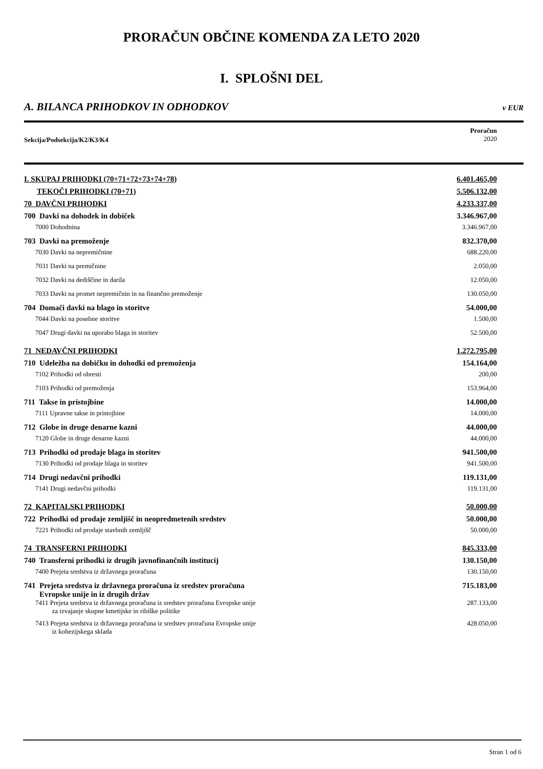PRORAČUN OBČINE KOMENDA ZA LETO 2020
I. SPLOŠNI DEL
A. BILANCA PRIHODKOV IN ODHODKOV v EUR
Sekcija/Podsekcija/K2/K3/K4
Proračun
2020
| I. SKUPAJ PRIHODKI (70+71+72+73+74+78) | 6.401.465,00 |
| TEKOČI PRIHODKI (70+71) | 5.506.132,00 |
| 70 DAVČNI PRIHODKI | 4.233.337,00 |
| 700 Davki na dohodek in dobiček | 3.346.967,00 |
| 7000 Dohodnina | 3.346.967,00 |
| 703 Davki na premoženje | 832.370,00 |
| 7030 Davki na nepremičnine | 688.220,00 |
| 7031 Davki na premičnine | 2.050,00 |
| 7032 Davki na dediščine in darila | 12.050,00 |
| 7033 Davki na promet nepremičnin in na finančno premoženje | 130.050,00 |
| 704 Domači davki na blago in storitve | 54.000,00 |
| 7044 Davki na posebne storitve | 1.500,00 |
| 7047 Drugi davki na uporabo blaga in storitev | 52.500,00 |
| 71 NEDAVČNI PRIHODKI | 1.272.795,00 |
| 710 Udeležba na dobičku in dohodki od premoženja | 154.164,00 |
| 7102 Prihodki od obresti | 200,00 |
| 7103 Prihodki od premoženja | 153.964,00 |
| 711 Takse in pristojbine | 14.000,00 |
| 7111 Upravne takse in pristojbine | 14.000,00 |
| 712 Globe in druge denarne kazni | 44.000,00 |
| 7120 Globe in druge denarne kazni | 44.000,00 |
| 713 Prihodki od prodaje blaga in storitev | 941.500,00 |
| 7130 Prihodki od prodaje blaga in storitev | 941.500,00 |
| 714 Drugi nedavčni prihodki | 119.131,00 |
| 7141 Drugi nedavčni prihodki | 119.131,00 |
| 72 KAPITALSKI PRIHODKI | 50.000,00 |
| 722 Prihodki od prodaje zemljišč in neopredmetenih sredstev | 50.000,00 |
| 7221 Prihodki od prodaje stavbnih zemljišč | 50.000,00 |
| 74 TRANSFERNI PRIHODKI | 845.333,00 |
| 740 Transferni prihodki iz drugih javnofinančnih institucij | 130.150,00 |
| 7400 Prejeta sredstva iz državnega proračuna | 130.150,00 |
| 741 Prejeta sredstva iz državnega proračuna iz sredstev proračuna Evropske unije in iz drugih držav | 715.183,00 |
| 7411 Prejeta sredstva iz državnega proračuna iz sredstev proračuna Evropske unije za izvajanje skupne kmetijske in ribiške politike | 287.133,00 |
| 7413 Prejeta sredstva iz državnega proračuna iz sredstev proračuna Evropske unije iz kohezijskega sklada | 428.050,00 |
Stran 1 od 6